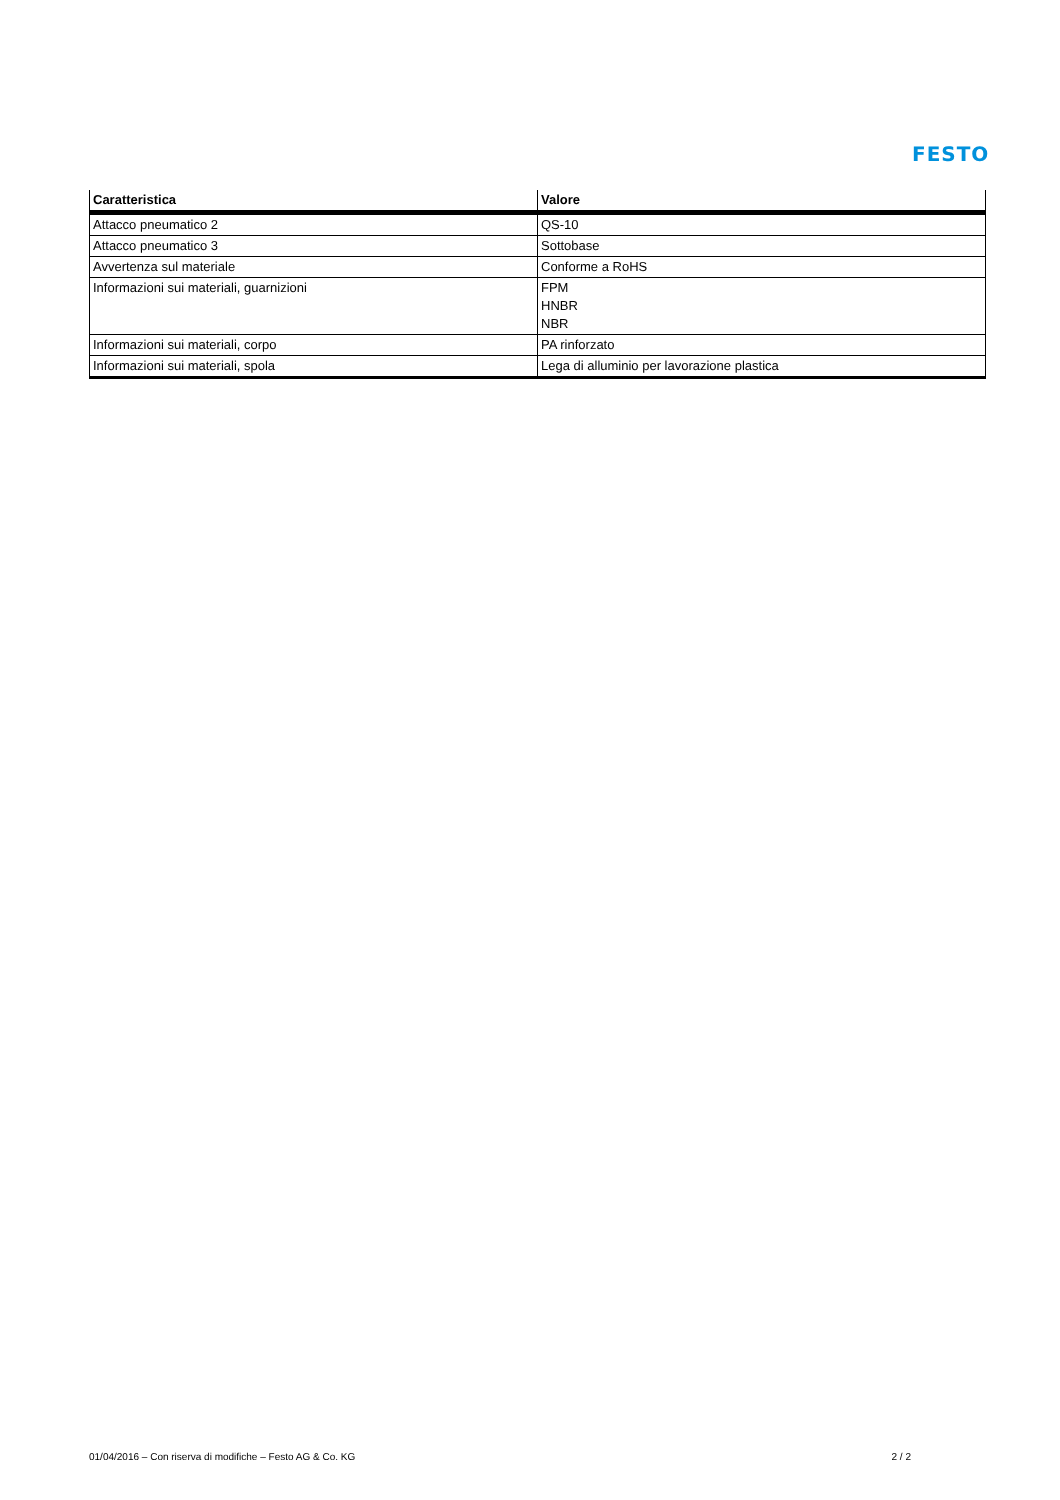FESTO
| Caratteristica | Valore |
| --- | --- |
| Attacco pneumatico 2 | QS-10 |
| Attacco pneumatico 3 | Sottobase |
| Avvertenza sul materiale | Conforme a RoHS |
| Informazioni sui materiali, guarnizioni | FPM HNBR NBR |
| Informazioni sui materiali, corpo | PA rinforzato |
| Informazioni sui materiali, spola | Lega di alluminio per lavorazione plastica |
01/04/2016 – Con riserva di modifiche – Festo AG & Co. KG 2 / 2